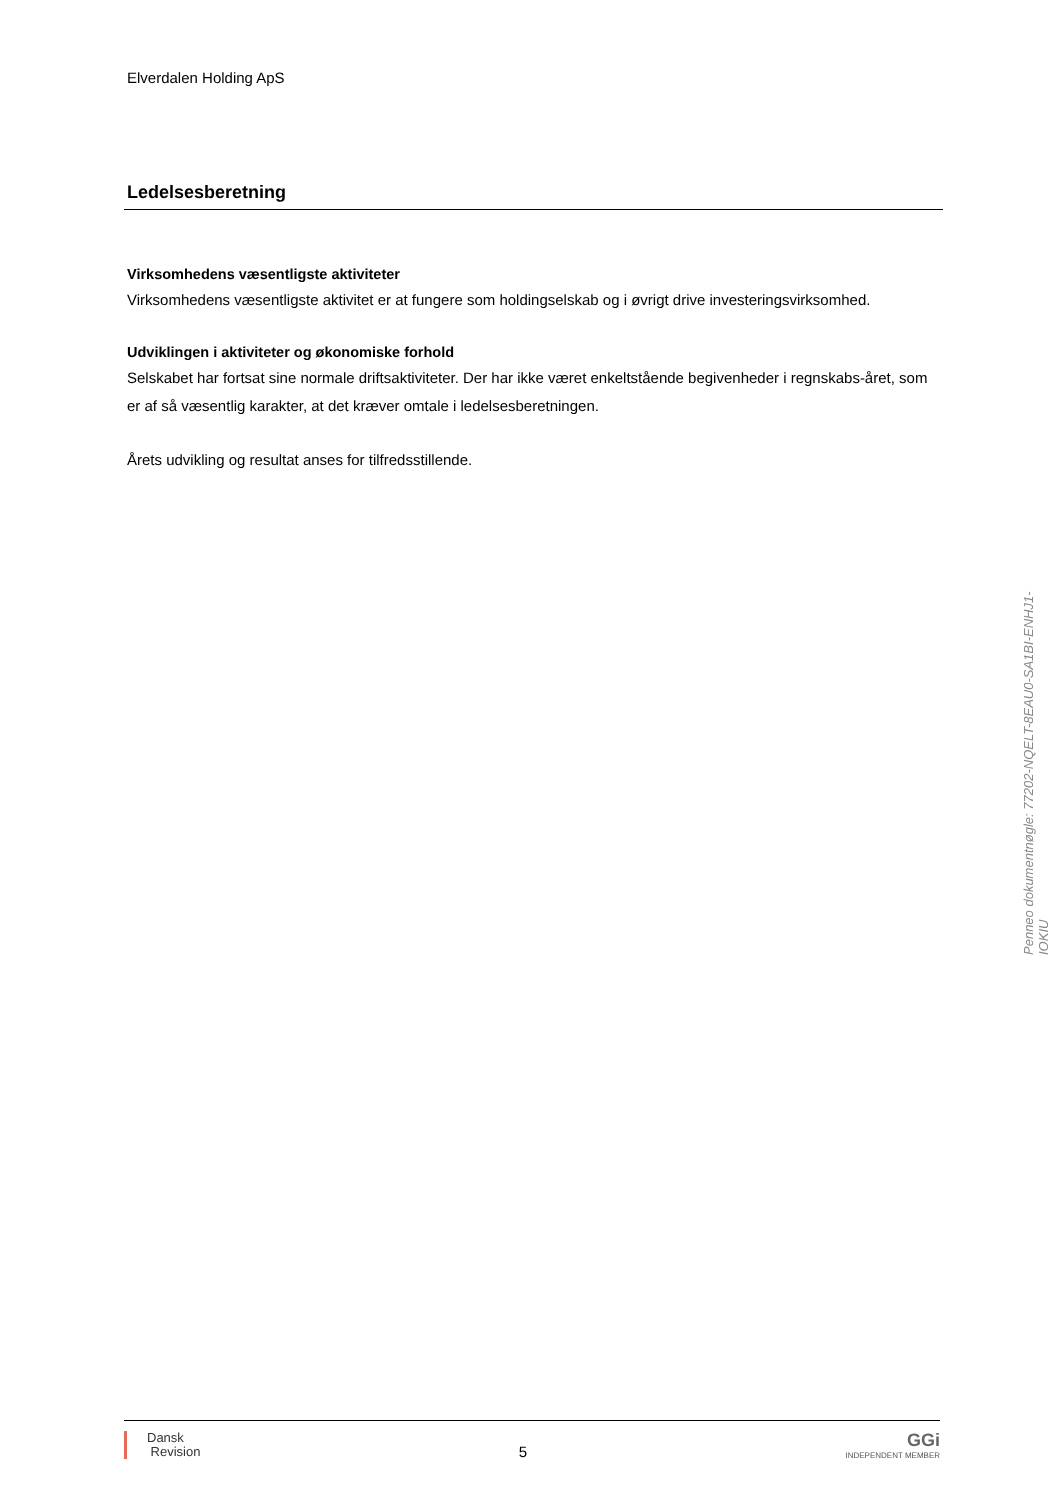Elverdalen Holding ApS
Ledelsesberetning
Virksomhedens væsentligste aktiviteter
Virksomhedens væsentligste aktivitet er at fungere som holdingselskab og i øvrigt drive investeringsvirksomhed.
Udviklingen i aktiviteter og økonomiske forhold
Selskabet har fortsat sine normale driftsaktiviteter. Der har ikke været enkeltstående begivenheder i regnskabs-året, som er af så væsentlig karakter, at det kræver omtale i ledelsesberetningen.
Årets udvikling og resultat anses for tilfredsstillende.
Penneo dokumentnøgle: 77202-NQELT-8EAU0-SA1BI-ENHJ1-IOKIU
Dansk
Revision
5
GGi
INDEPENDENT MEMBER